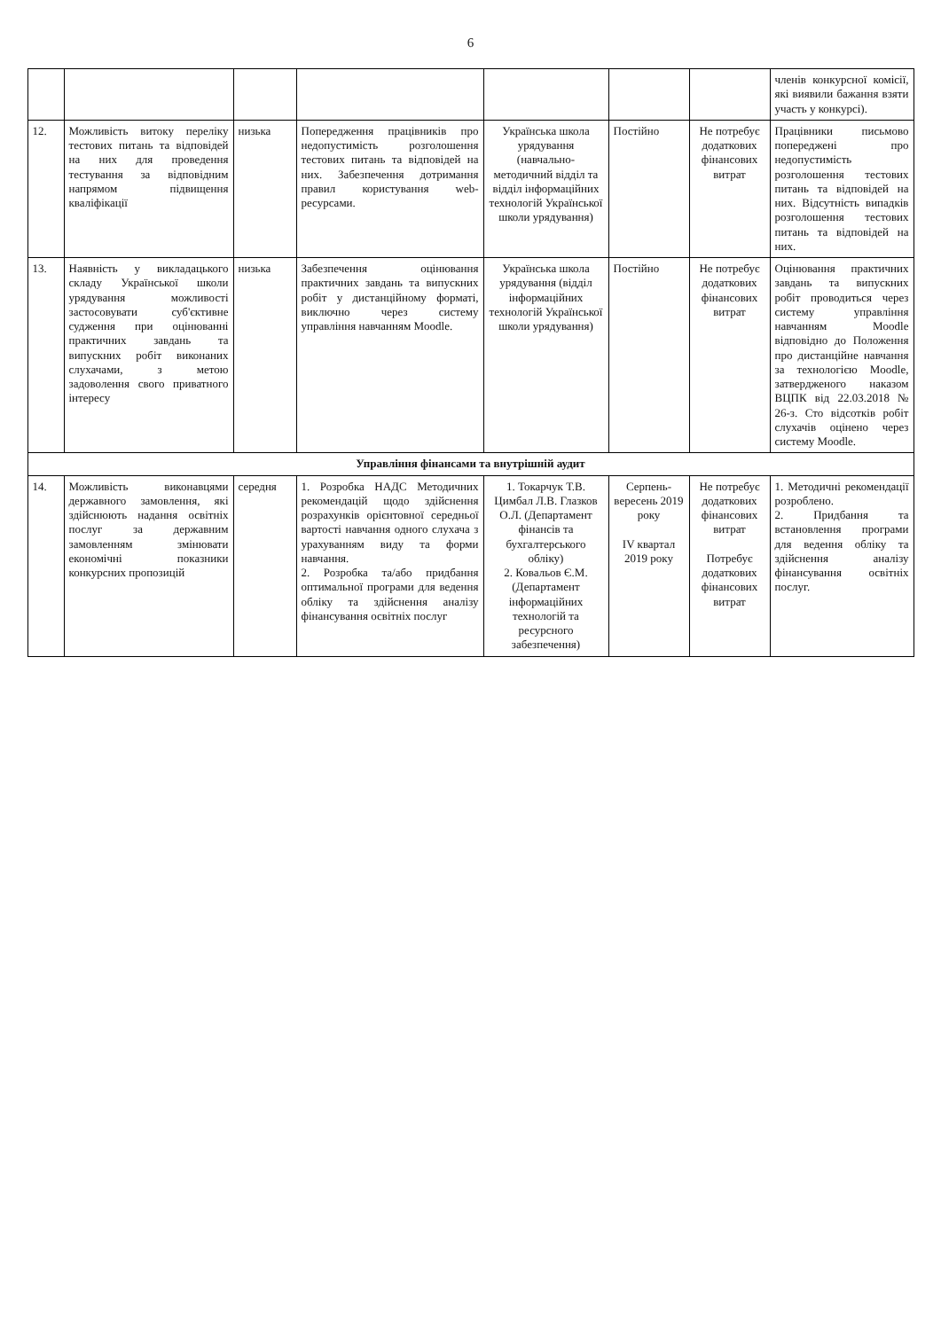6
| | | | | | | | членів конкурсної комісії, які виявили бажання взяти участь у конкурсі). |
| 12. | Можливість витоку переліку тестових питань та відповідей на них для проведення тестування за відповідним напрямом підвищення кваліфікації | низька | Попередження працівників про недопустимість розголошення тестових питань та відповідей на них. Забезпечення дотримання правил користування web-ресурсами. | Українська школа урядування (навчально-методичний відділ та відділ інформаційних технологій Української школи урядування) | Постійно | Не потребує додаткових фінансових витрат | Працівники письмово попереджені про недопустимість розголошення тестових питань та відповідей на них. Відсутність випадків розголошення тестових питань та відповідей на них. |
| 13. | Наявність у викладацького складу Української школи урядування можливості застосовувати суб'єктивне судження при оцінюванні практичних завдань та випускних робіт виконаних слухачами, з метою задоволення свого приватного інтересу | низька | Забезпечення оцінювання практичних завдань та випускних робіт у дистанційному форматі, виключно через систему управління навчанням Moodle. | Українська школа урядування (відділ інформаційних технологій Української школи урядування) | Постійно | Не потребує додаткових фінансових витрат | Оцінювання практичних завдань та випускних робіт проводиться через систему управління навчанням Moodle відповідно до Положення про дистанційне навчання за технологією Moodle, затвердженого наказом ВЦПК від 22.03.2018 № 26-з. Сто відсотків робіт слухачів оцінено через систему Moodle. |
| Управління фінансами та внутрішній аудит | | | | | | | |
| 14. | Можливість виконавцями державного замовлення, які здійснюють надання освітніх послуг за державним замовленням змінювати економічні показники конкурсних пропозицій | середня | 1. Розробка НАДС Методичних рекомендацій щодо здійснення розрахунків орієнтовної середньої вартості навчання одного слухача з урахуванням виду та форми навчання. 2. Розробка та/або придбання оптимальної програми для ведення обліку та здійснення аналізу фінансування освітніх послуг | 1. Токарчук Т.В. Цимбал Л.В. Глазков О.Л. (Департамент фінансів та бухгалтерського обліку) 2. Ковальов Є.М. (Департамент інформаційних технологій та ресурсного забезпечення) | Серпень-вересень 2019 року IV квартал 2019 року | Не потребує додаткових фінансових витрат Потребує додаткових фінансових витрат | 1. Методичні рекомендації розроблено. 2. Придбання та встановлення програми для ведення обліку та здійснення аналізу фінансування освітніх послуг. |